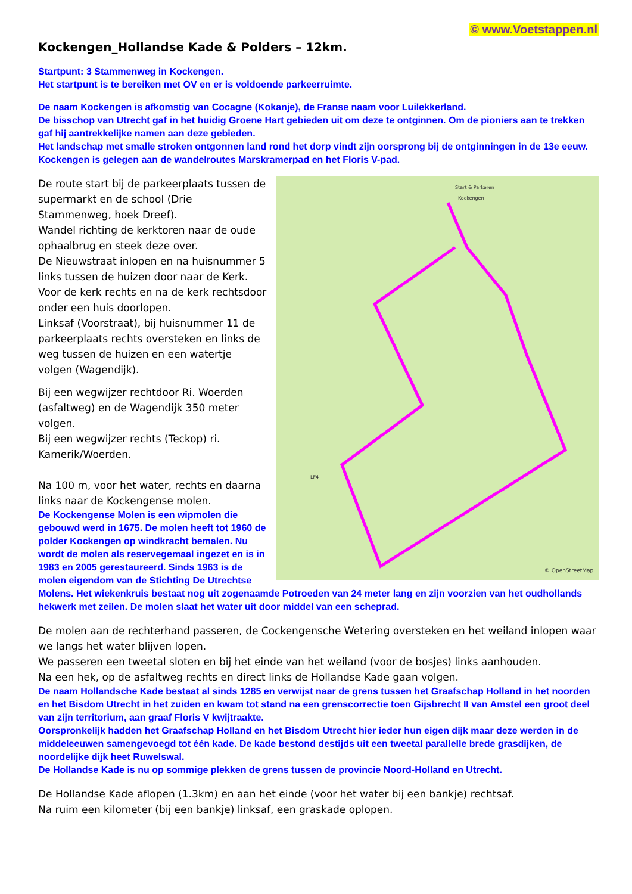© www.Voetstappen.nl
Kockengen_Hollandse Kade & Polders – 12km.
Startpunt: 3 Stammenweg in Kockengen.
Het startpunt is te bereiken met OV en er is voldoende parkeerruimte.
De naam Kockengen is afkomstig van Cocagne (Kokanje), de Franse naam voor Luilekkerland.
De bisschop van Utrecht gaf in het huidig Groene Hart gebieden uit om deze te ontginnen. Om de pioniers aan te trekken gaf hij aantrekkelijke namen aan deze gebieden.
Het landschap met smalle stroken ontgonnen land rond het dorp vindt zijn oorsprong bij de ontginningen in de 13e eeuw. Kockengen is gelegen aan de wandelroutes Marskramerpad en het Floris V-pad.
© OpenStreetMap
Start & Parkeren
Kockengen
LF4
De route start bij de parkeerplaats tussen de supermarkt en de school (Drie Stammenweg, hoek Dreef).
Wandel richting de kerktoren naar de oude ophaalbrug en steek deze over.
De Nieuwstraat inlopen en na huisnummer 5 links tussen de huizen door naar de Kerk.
Voor de kerk rechts en na de kerk rechtsdoor onder een huis doorlopen.
Linksaf (Voorstraat), bij huisnummer 11 de parkeerplaats rechts oversteken en links de weg tussen de huizen en een watertje volgen (Wagendijk).
Bij een wegwijzer rechtdoor Ri. Woerden (asfaltweg) en de Wagendijk 350 meter volgen.
Bij een wegwijzer rechts (Teckop) ri. Kamerik/Woerden.
Na 100 m, voor het water, rechts en daarna links naar de Kockengense molen.
De Kockengense Molen is een wipmolen die gebouwd werd in 1675. De molen heeft tot 1960 de polder Kockengen op windkracht bemalen. Nu wordt de molen als reservegemaal ingezet en is in 1983 en 2005 gerestaureerd. Sinds 1963 is de molen eigendom van de Stichting De Utrechtse Molens. Het wiekenkruis bestaat nog uit zogenaamde Potroeden van 24 meter lang en zijn voorzien van het oudhollands hekwerk met zeilen. De molen slaat het water uit door middel van een scheprad.
De molen aan de rechterhand passeren, de Cockengensche Wetering oversteken en het weiland inlopen waar we langs het water blijven lopen.
We passeren een tweetal sloten en bij het einde van het weiland (voor de bosjes) links aanhouden.
Na een hek, op de asfaltweg rechts en direct links de Hollandse Kade gaan volgen.
De naam Hollandsche Kade bestaat al sinds 1285 en verwijst naar de grens tussen het Graafschap Holland in het noorden en het Bisdom Utrecht in het zuiden en kwam tot stand na een grenscorrectie toen Gijsbrecht II van Amstel een groot deel van zijn territorium, aan graaf Floris V kwijtraakte.
Oorspronkelijk hadden het Graafschap Holland en het Bisdom Utrecht hier ieder hun eigen dijk maar deze werden in de middeleeuwen samengevoegd tot één kade. De kade bestond destijds uit een tweetal parallelle brede grasdijken, de noordelijke dijk heet Ruwelswal.
De Hollandse Kade is nu op sommige plekken de grens tussen de provincie Noord-Holland en Utrecht.
De Hollandse Kade aflopen (1.3km) en aan het einde (voor het water bij een bankje) rechtsaf.
Na ruim een kilometer (bij een bankje) linksaf, een graskade oplopen.